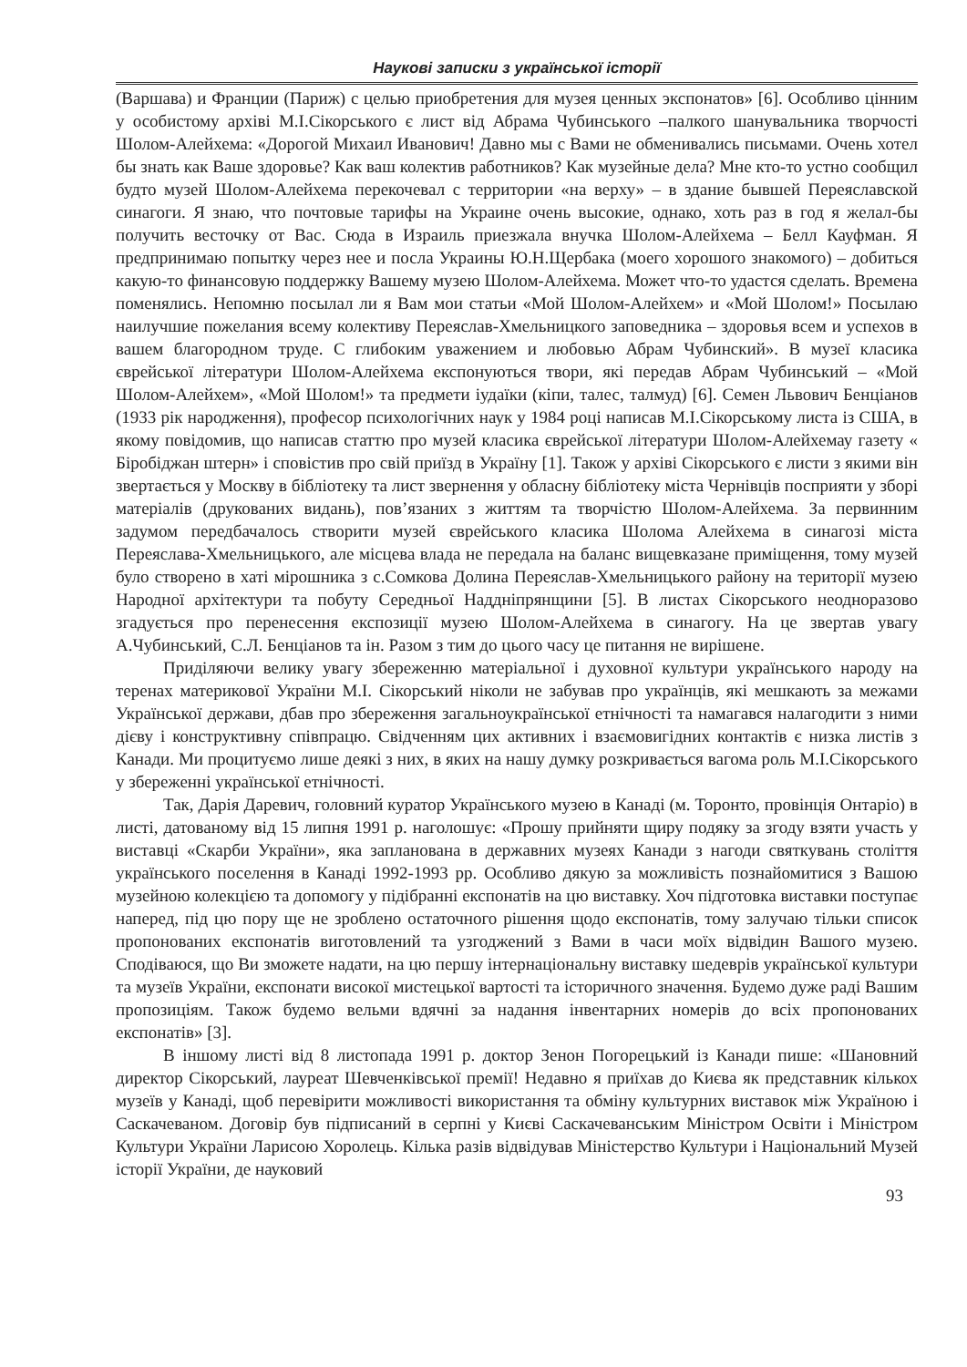Наукові записки з української історії
(Варшава) и Франции (Париж) с целью приобретения для музея ценных экспонатов» [6]. Особливо цінним у особистому архіві М.І.Сікорського є лист від Абрама Чубинського –палкого шанувальника творчості Шолом-Алейхема: «Дорогой Михаил Иванович! Давно мы с Вами не обменивались письмами. Очень хотел бы знать как Ваше здоровье? Как ваш колектив работников? Как музейные дела? Мне кто-то устно сообщил будто музей Шолом-Алейхема перекочевал с территории «на верху» – в здание бывшей Переяславской синагоги. Я знаю, что почтовые тарифы на Украине очень высокие, однако, хоть раз в год я желал-бы получить весточку от Вас. Сюда в Израиль приезжала внучка Шолом-Алейхема – Белл Кауфман. Я предпринимаю попытку через нее и посла Украины Ю.Н.Щербака (моего хорошого знакомого) – добиться какую-то финансовую поддержку Вашему музею Шолом-Алейхема. Может что-то удастся сделать. Времена поменялись. Непомню посылал ли я Вам мои статьи «Мой Шолом-Алейхем» и «Мой Шолом!» Посылаю наилучшие пожелания всему колективу Переяслав-Хмельницкого заповедника – здоровья всем и успехов в вашем благородном труде. С глибоким уважением и любовью Абрам Чубинский». В музеї класика єврейської літератури Шолом-Алейхема експонуються твори, які передав Абрам Чубинський – «Мой Шолом-Алейхем», «Мой Шолом!» та предмети іудаїки (кіпи, талес, талмуд) [6]. Семен Львович Бенціанов (1933 рік народження), професор психологічних наук у 1984 році написав М.І.Сікорському листа із США, в якому повідомив, що написав статтю про музей класика єврейської літератури Шолом-Алейхемау газету « Біробіджан штерн» і сповістив про свій приїзд в Україну [1]. Також у архіві Сікорського є листи з якими він звертається у Москву в бібліотеку та лист звернення у обласну бібліотеку міста Чернівців посприяти у зборі матеріалів (друкованих видань), пов’язаних з життям та творчістю Шолом-Алейхема. За первинним задумом передбачалось створити музей єврейського класика Шолома Алейхема в синагозі міста Переяслава-Хмельницького, але місцева влада не передала на баланс вищевказане приміщення, тому музей було створено в хаті мірошника з с.Сомкова Долина Переяслав-Хмельницького району на території музею Народної архітектури та побуту Середньої Наддніпрянщини [5]. В листах Сікорського неодноразово згадується про перенесення експозиції музею Шолом-Алейхема в синагогу. На це звертав увагу А.Чубинський, С.Л. Бенціанов та ін. Разом з тим до цього часу це питання не вирішене.
Приділяючи велику увагу збереженню матеріальної і духовної культури українського народу на теренах материкової України М.І. Сікорський ніколи не забував про українців, які мешкають за межами Української держави, дбав про збереження загальноукраїнської етнічності та намагався налагодити з ними дієву і конструктивну співпрацю. Свідченням цих активних і взаємовигідних контактів є низка листів з Канади. Ми процитуємо лише деякі з них, в яких на нашу думку розкривається вагома роль М.І.Сікорського у збереженні української етнічності.
Так, Дарія Даревич, головний куратор Українського музею в Канаді (м. Торонто, провінція Онтаріо) в листі, датованому від 15 липня 1991 р. наголошує: «Прошу прийняти щиру подяку за згоду взяти участь у виставці «Скарби України», яка запланована в державних музеях Канади з нагоди святкувань століття українського поселення в Канаді 1992-1993 рр. Особливо дякую за можливість познайомитися з Вашою музейною колекцією та допомогу у підібранні експонатів на цю виставку. Хоч підготовка виставки поступає наперед, під цю пору ще не зроблено остаточного рішення щодо експонатів, тому залучаю тільки список пропонованих експонатів виготовлений та узгоджений з Вами в часи моїх відвідин Вашого музею. Сподіваюся, що Ви зможете надати, на цю першу інтернаціональну виставку шедеврів української культури та музеїв України, експонати високої мистецької вартості та історичного значення. Будемо дуже раді Вашим пропозиціям. Також будемо вельми вдячні за надання інвентарних номерів до всіх пропонованих експонатів» [3].
В іншому листі від 8 листопада 1991 р. доктор Зенон Погорецький із Канади пише: «Шановний директор Сікорський, лауреат Шевченківської премії! Недавно я приїхав до Києва як представник кількох музеїв у Канаді, щоб перевірити можливості використання та обміну культурних виставок між Україною і Саскачеваном. Договір був підписаний в серпні у Києві Саскачеванським Міністром Освіти і Міністром Культури України Ларисою Хоролець. Кілька разів відвідував Міністерство Культури і Національний Музей історії України, де науковий
93